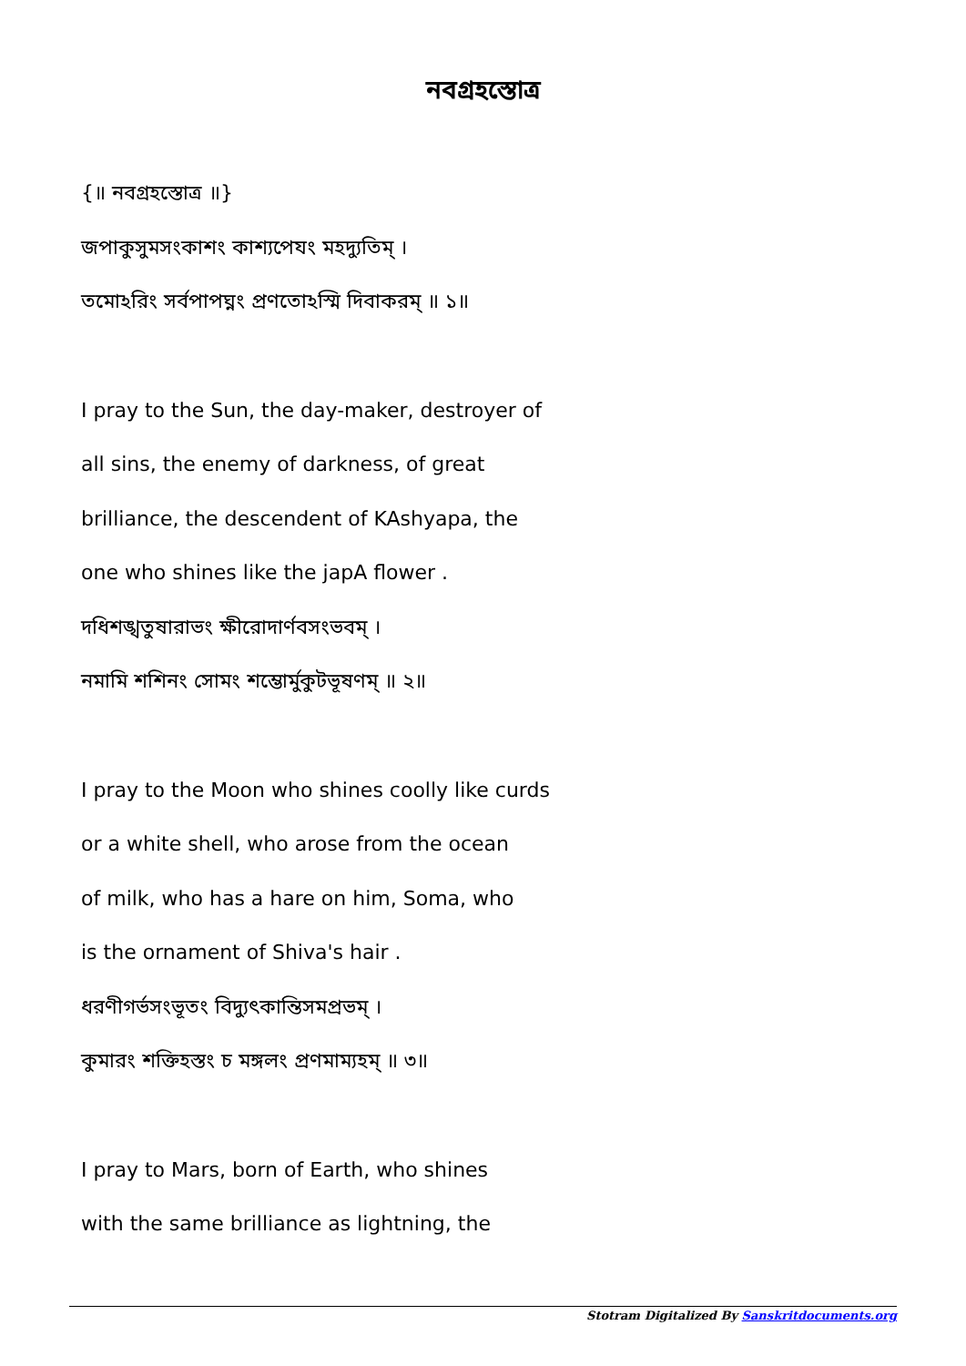নবগ্রহস্তোত্র
{॥ নবগ্রহস্তোত্র ॥}
জপাকুসুমসংকাশং কাশ্যপেযং মহদ্যুতিম্ ।
তমোঽরিং সর্বপাপঘ্নং প্রণতোঽস্মি দিবাকরম্ ॥ ১॥
I pray to the Sun, the day-maker, destroyer of
all sins, the enemy of darkness, of great
brilliance, the descendent of KAshyapa, the
one who shines like the japA flower .
দধিশঙ্খতুষারাভং ক্ষীরোদার্ণবসংভবম্ ।
নমামি শশিনং সোমং শম্ভোর্মুকুটভূষণম্ ॥ ২॥
I pray to the Moon who shines coolly like curds
or a white shell, who arose from the ocean
of milk, who has a hare on him, Soma, who
is the ornament of Shiva's hair .
ধরণীগর্ভসংভূতং বিদ্যুৎকান্তিসমপ্রভম্ ।
কুমারং শক্তিহস্তং চ মঙ্গলং প্রণমাম্যহম্ ॥ ৩॥
I pray to Mars, born of Earth, who shines
with the same brilliance as lightning, the
Stotram Digitalized By Sanskritdocuments.org